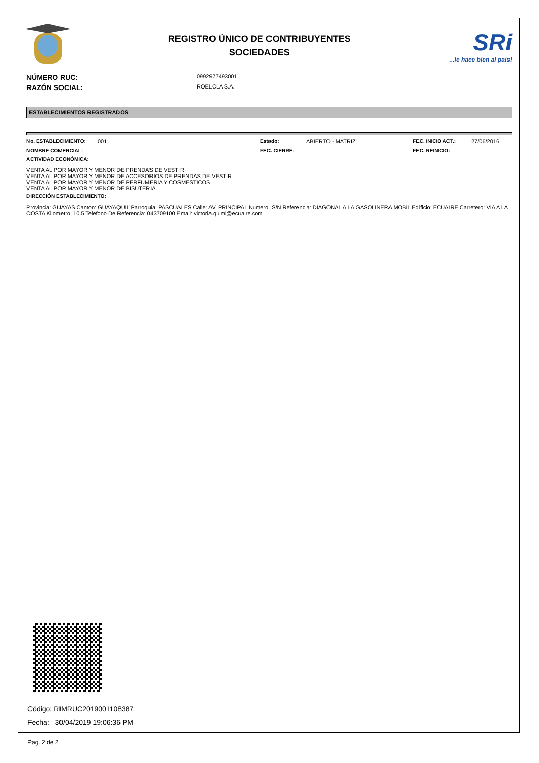REGISTRO ÚNICO DE CONTRIBUYENTES
SOCIEDADES
SRi...le hace bien al país!
NÚMERO RUC: 0992977493001
RAZÓN SOCIAL: ROELCLA S.A.
ESTABLECIMIENTOS REGISTRADOS
No. ESTABLECIMIENTO: 001 Estado: ABIERTO - MATRIZ FEC. INICIO ACT.: 27/06/2016 NOMBRE COMERCIAL: FEC. CIERRE: FEC. REINICIO:
ACTIVIDAD ECONÓMICA:
VENTA AL POR MAYOR Y MENOR DE PRENDAS DE VESTIR
VENTA AL POR MAYOR Y MENOR DE ACCESORIOS DE PRENDAS DE VESTIR
VENTA AL POR MAYOR Y MENOR DE PERFUMERIA Y COSMESTICOS
VENTA AL POR MAYOR Y MENOR DE BISUTERIA
DIRECCIÓN ESTABLECIMIENTO:
Provincia: GUAYAS Canton: GUAYAQUIL Parroquia: PASCUALES Calle: AV. PRINCIPAL Numero: S/N Referencia: DIAGONAL A LA GASOLINERA MOBIL Edificio: ECUAIRE Carretero: VIA A LA COSTA Kilometro: 10.5 Telefono De Referencia: 043709100 Email: victoria.quimi@ecuaire.com
Código: RIMRUC2019001108387
Fecha: 30/04/2019 19:06:36 PM
Pag. 2 de 2